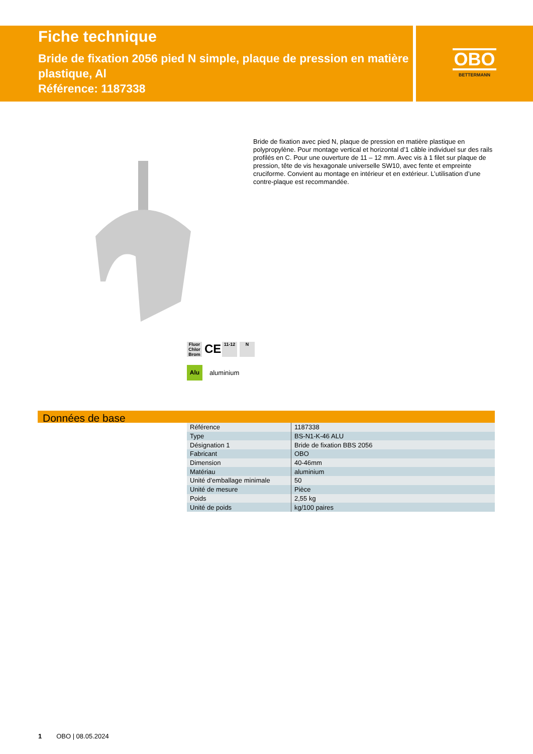Fiche technique
Bride de fixation 2056 pied N simple, plaque de pression en matière plastique, Al
Référence: 1187338
OBO
BETTERMANN
Bride de fixation avec pied N, plaque de pression en matière plastique en polypropylène. Pour montage vertical et horizontal d’1 câble individuel sur des rails profilés en C. Pour une ouverture de 11 – 12 mm. Avec vis à 1 filet sur plaque de pression, tête de vis hexagonale universelle SW10, avec fente et empreinte cruciforme. Convient au montage en intérieur et en extérieur. L’utilisation d’une contre-plaque est recommandée.
Fluor Chlor Brom
CE
11-12 N
Alu aluminium
Données de base
| Référence | 1187338 |
| Type | BS-N1-K-46 ALU |
| Désignation 1 | Bride de fixation BBS 2056 |
| Fabricant | OBO |
| Dimension | 40-46mm |
| Matériau | aluminium |
| Unité d’emballage minimale | 50 |
| Unité de mesure | Pièce |
| Poids | 2,55 kg |
| Unité de poids | kg/100 paires |
1 OBO | 08.05.2024